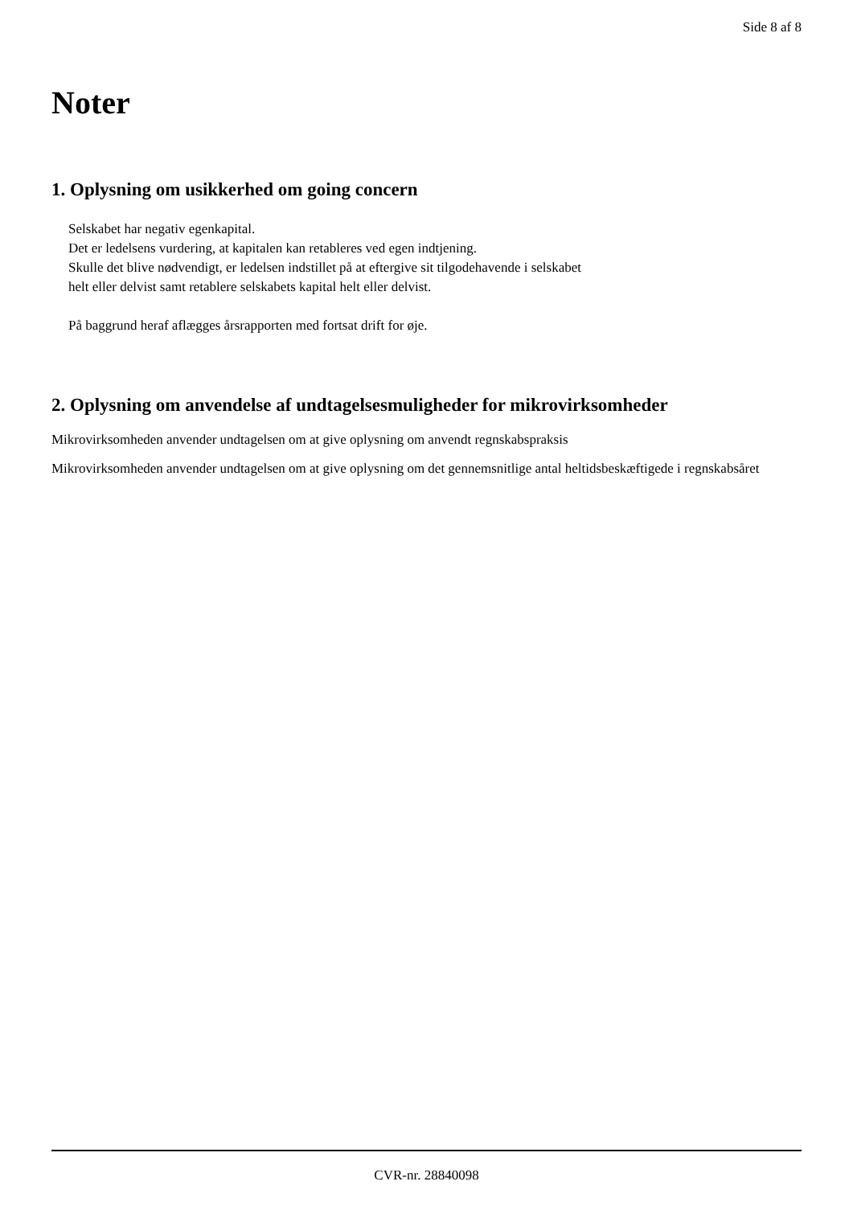Side 8 af 8
Noter
1. Oplysning om usikkerhed om going concern
Selskabet har negativ egenkapital.
Det er ledelsens vurdering, at kapitalen kan retableres ved egen indtjening.
Skulle det blive nødvendigt, er ledelsen indstillet på at eftergive sit tilgodehavende i selskabet
helt eller delvist samt retablere selskabets kapital helt eller delvist.
På baggrund heraf aflægges årsrapporten med fortsat drift for øje.
2. Oplysning om anvendelse af undtagelsesmuligheder for mikrovirksomheder
Mikrovirksomheden anvender undtagelsen om at give oplysning om anvendt regnskabspraksis
Mikrovirksomheden anvender undtagelsen om at give oplysning om det gennemsnitlige antal heltidsbeskæftigede i regnskabsåret
CVR-nr. 28840098